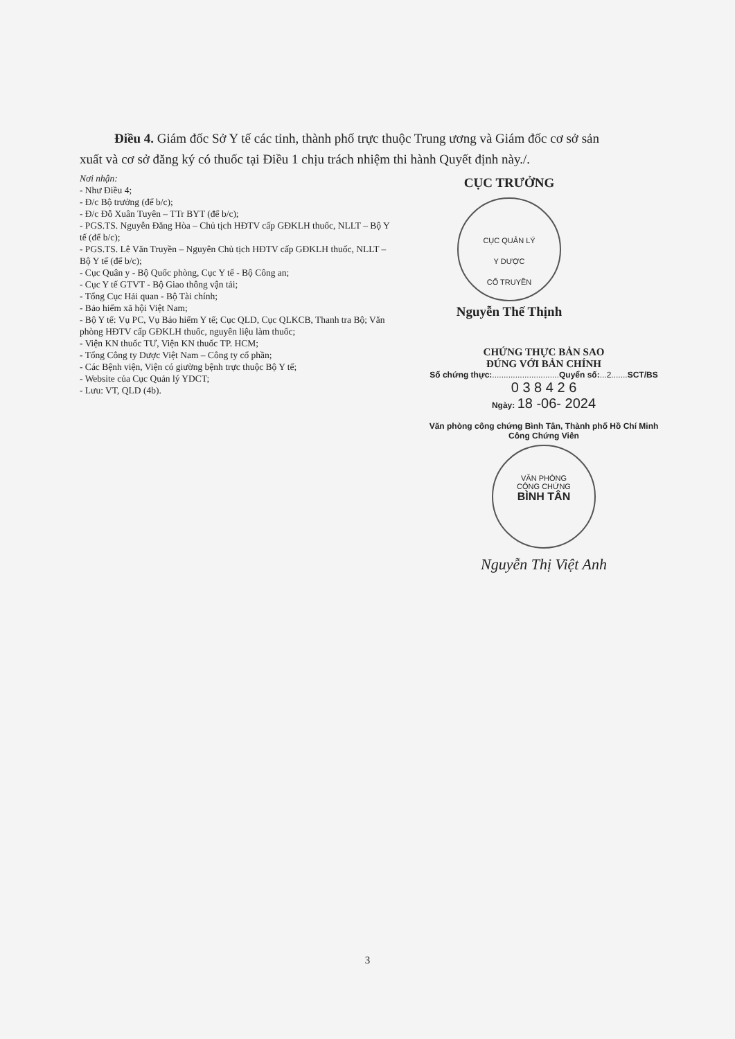Điều 4. Giám đốc Sở Y tế các tỉnh, thành phố trực thuộc Trung ương và Giám đốc cơ sở sản xuất và cơ sở đăng ký có thuốc tại Điều 1 chịu trách nhiệm thi hành Quyết định này./.
Nơi nhận:
- Như Điều 4;
- Đ/c Bộ trưởng (để b/c);
- Đ/c Đỗ Xuân Tuyên – TTr BYT (để b/c);
- PGS.TS. Nguyễn Đăng Hòa – Chủ tịch HĐTV cấp GĐKLH thuốc, NLLT – Bộ Y tế (để b/c);
- PGS.TS. Lê Văn Truyền – Nguyên Chủ tịch HĐTV cấp GĐKLH thuốc, NLLT – Bộ Y tế (để b/c);
- Cục Quân y - Bộ Quốc phòng, Cục Y tế - Bộ Công an;
- Cục Y tế GTVT - Bộ Giao thông vận tải;
- Tổng Cục Hải quan - Bộ Tài chính;
- Bảo hiểm xã hội Việt Nam;
- Bộ Y tế: Vụ PC, Vụ Bảo hiểm Y tế; Cục QLD, Cục QLKCB, Thanh tra Bộ; Văn phòng HĐTV cấp GĐKLH thuốc, nguyên liệu làm thuốc;
- Viện KN thuốc TƯ, Viện KN thuốc TP. HCM;
- Tổng Công ty Dược Việt Nam – Công ty cổ phần;
- Các Bệnh viện, Viện có giường bệnh trực thuộc Bộ Y tế;
- Website của Cục Quản lý YDCT;
- Lưu: VT, QLD (4b).
CỤC TRƯỞNG
CỤC QUẢN LÝ
Y DƯỢC
CỔ TRUYỀN
Nguyễn Thế Thịnh
CHỨNG THỰC BẢN SAO
ĐÚNG VỚI BẢN CHÍNH
Số chứng thực:.............................Quyển số:...2.......SCT/BS
0 3 8 4 2 6
Ngày: 18 -06- 2024
Văn phòng công chứng Bình Tân, Thành phố Hồ Chí Minh
Công Chứng Viên
VĂN PHÒNG
CÔNG CHỨNG
BÌNH TÂN
Nguyễn Thị Việt Anh
3